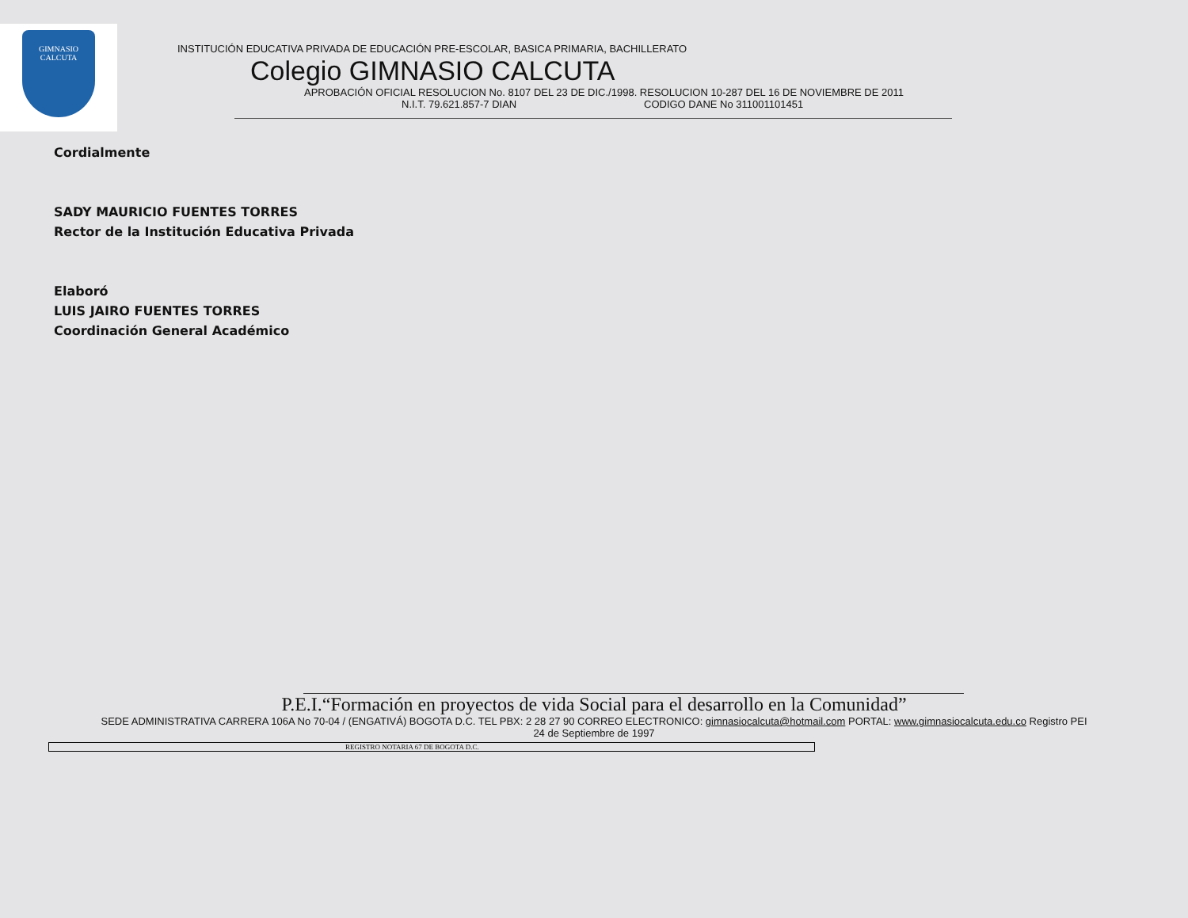GIMNASIO
CALCUTA
INSTITUCIÓN EDUCATIVA PRIVADA DE EDUCACIÓN PRE-ESCOLAR, BASICA PRIMARIA, BACHILLERATO
Colegio GIMNASIO CALCUTA
APROBACIÓN OFICIAL RESOLUCION No. 8107 DEL 23 DE DIC./1998. RESOLUCION 10-287 DEL 16 DE NOVIEMBRE DE 2011
N.I.T. 79.621.857-7 DIAN CODIGO DANE No 311001101451
Cordialmente
SADY MAURICIO FUENTES TORRES
Rector de la Institución Educativa Privada
Elaboró
LUIS JAIRO FUENTES TORRES
Coordinación General Académico
P.E.I.“Formación en proyectos de vida Social para el desarrollo en la Comunidad”
SEDE ADMINISTRATIVA CARRERA 106A No 70-04 / (ENGATIVÁ) BOGOTA D.C. TEL PBX: 2 28 27 90 CORREO ELECTRONICO: gimnasiocalcuta@hotmail.com PORTAL: www.gimnasiocalcuta.edu.co Registro PEI
24 de Septiembre de 1997
REGISTRO NOTARIA 67 DE BOGOTA D.C.